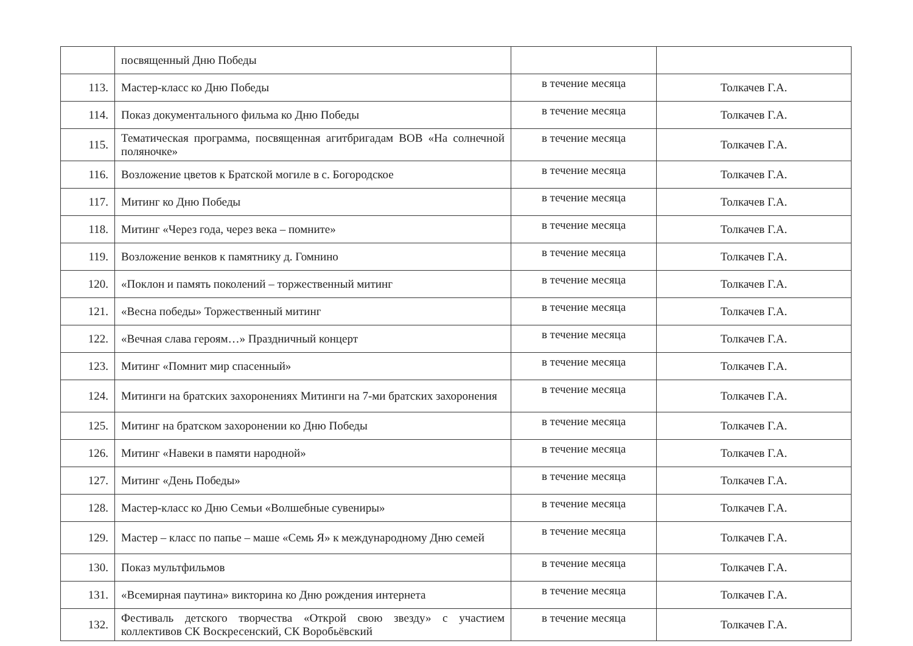| | посвященный Дню Победы | | |
| 113. | Мастер-класс ко Дню Победы | в течение месяца | Толкачев Г.А. |
| 114. | Показ документального фильма ко Дню Победы | в течение месяца | Толкачев Г.А. |
| 115. | Тематическая программа, посвященная агитбригадам ВОВ «На солнечной поляночке» | в течение месяца | Толкачев Г.А. |
| 116. | Возложение цветов к Братской могиле в с. Богородское | в течение месяца | Толкачев Г.А. |
| 117. | Митинг ко Дню Победы | в течение месяца | Толкачев Г.А. |
| 118. | Митинг «Через года, через века – помните» | в течение месяца | Толкачев Г.А. |
| 119. | Возложение венков к памятнику д. Гомнино | в течение месяца | Толкачев Г.А. |
| 120. | «Поклон и память поколений – торжественный митинг | в течение месяца | Толкачев Г.А. |
| 121. | «Весна победы» Торжественный митинг | в течение месяца | Толкачев Г.А. |
| 122. | «Вечная слава героям…» Праздничный концерт | в течение месяца | Толкачев Г.А. |
| 123. | Митинг «Помнит мир спасенный» | в течение месяца | Толкачев Г.А. |
| 124. | Митинги на братских захоронениях Митинги на 7-ми братских захоронения | в течение месяца | Толкачев Г.А. |
| 125. | Митинг на братском захоронении ко Дню Победы | в течение месяца | Толкачев Г.А. |
| 126. | Митинг «Навеки в памяти народной» | в течение месяца | Толкачев Г.А. |
| 127. | Митинг «День Победы» | в течение месяца | Толкачев Г.А. |
| 128. | Мастер-класс ко Дню Семьи «Волшебные сувениры» | в течение месяца | Толкачев Г.А. |
| 129. | Мастер – класс по папье – маше «Семь Я» к международному Дню семей | в течение месяца | Толкачев Г.А. |
| 130. | Показ мультфильмов | в течение месяца | Толкачев Г.А. |
| 131. | «Всемирная паутина» викторина ко Дню рождения интернета | в течение месяца | Толкачев Г.А. |
| 132. | Фестиваль детского творчества «Открой свою звезду» с участием коллективов СК Воскресенский, СК Воробьёвский | в течение месяца | Толкачев Г.А. |